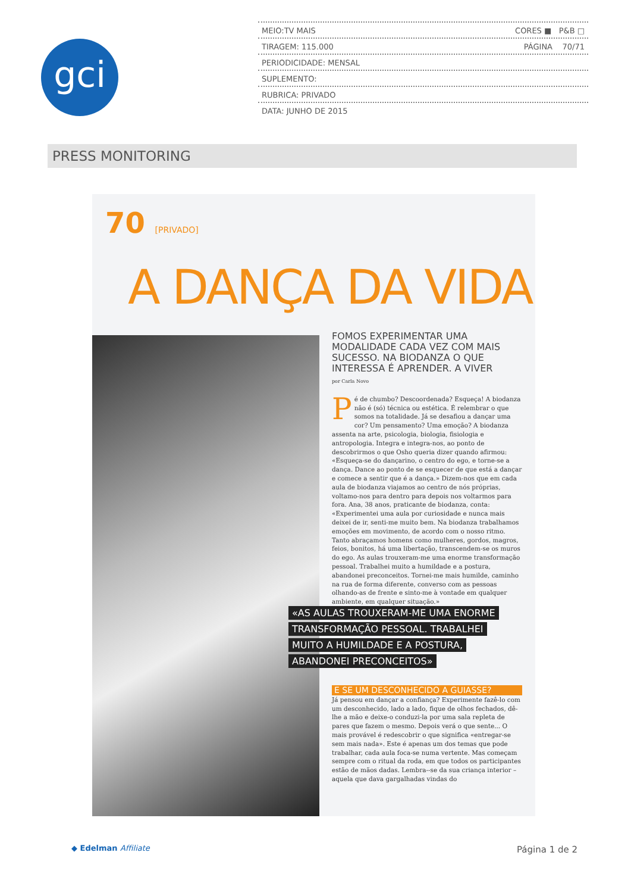gci
MEIO:TV MAIS CORES ■ P&B □
TIRAGEM: 115.000 PÁGINA 70/71
PERIODICIDADE: MENSAL
SUPLEMENTO:
RUBRICA: PRIVADO
DATA: JUNHO DE 2015
PRESS MONITORING
70 [PRIVADO]
A DANÇA DA VIDA
FOMOS EXPERIMENTAR UMA MODALIDADE CADA VEZ COM MAIS SUCESSO. NA BIODANZA O QUE INTERESSA É APRENDER. A VIVER
por Carla Novo
Pé de chumbo? Descoordenada? Esqueça! A biodanza não é (só) técnica ou estética. É relembrar o que somos na totalidade. Já se desafiou a dançar uma cor? Um pensamento? Uma emoção? A biodanza assenta na arte, psicologia, biologia, fisiologia e antropologia. Integra e integra-nos, ao ponto de descobrirmos o que Osho queria dizer quando afirmou: «Esqueça-se do dançarino, o centro do ego, e torne-se a dança. Dance ao ponto de se esquecer de que está a dançar e comece a sentir que é a dança.» Dizem-nos que em cada aula de biodanza viajamos ao centro de nós próprias, voltamo-nos para dentro para depois nos voltarmos para fora. Ana, 38 anos, praticante de biodanza, conta: «Experimentei uma aula por curiosidade e nunca mais deixei de ir, senti-me muito bem. Na biodanza trabalhamos emoções em movimento, de acordo com o nosso ritmo. Tanto abraçamos homens como mulheres, gordos, magros, feios, bonitos, há uma libertação, transcendem-se os muros do ego. As aulas trouxeram-me uma enorme transformação pessoal. Trabalhei muito a humildade e a postura, abandonei preconceitos. Tornei-me mais humilde, caminho na rua de forma diferente, converso com as pessoas olhando-as de frente e sinto-me à vontade em qualquer ambiente, em qualquer situação.»
«AS AULAS TROUXERAM-ME UMA ENORME
TRANSFORMAÇÃO PESSOAL. TRABALHEI
MUITO A HUMILDADE E A POSTURA,
ABANDONEI PRECONCEITOS»
E SE UM DESCONHECIDO A GUIASSE?
Já pensou em dançar a confiança? Experimente fazê-lo com um desconhecido, lado a lado, fique de olhos fechados, dê-lhe a mão e deixe-o conduzi-la por uma sala repleta de pares que fazem o mesmo. Depois verá o que sente... O mais provável é redescobrir o que significa «entregar-se sem mais nada». Este é apenas um dos temas que pode trabalhar, cada aula foca-se numa vertente. Mas começam sempre com o ritual da roda, em que todos os participantes estão de mãos dadas. Lembra--se da sua criança interior – aquela que dava gargalhadas vindas do
◆ Edelman Affiliate Página 1 de 2